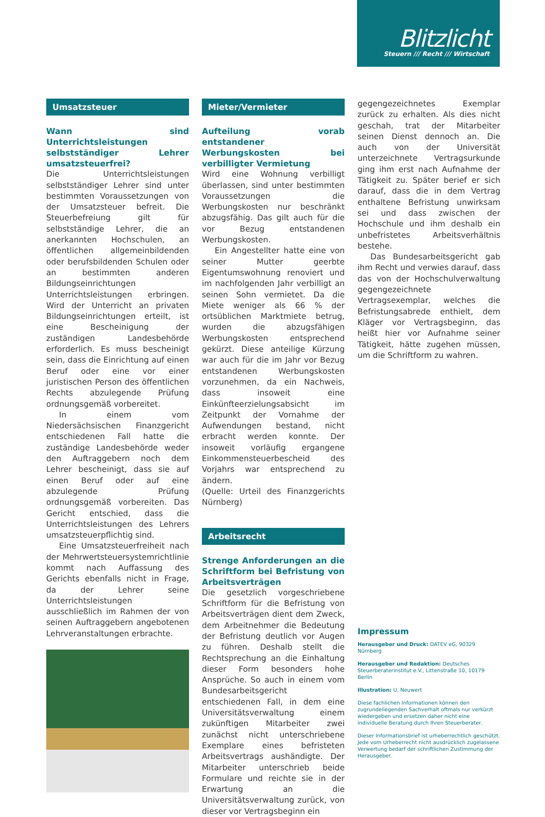Blitzlicht
Steuern /// Recht /// Wirtschaft
Umsatzsteuer
Wann sind Unterrichtsleistungen selbstständiger Lehrer umsatz­steuerfrei?
Die Unterrichtsleistungen selbstständiger Lehrer sind unter bestimmten Voraussetzungen von der Umsatzsteuer befreit. Die Steuerbefreiung gilt für selbstständige Lehrer, die an anerkannten Hochschulen, an öffentlichen allgemeinbildenden oder berufsbildenden Schulen oder an bestimmten anderen Bildungseinrichtungen Unterrichtsleistungen erbringen. Wird der Unterricht an privaten Bildungseinrichtungen erteilt, ist eine Bescheinigung der zuständigen Landesbehörde erforderlich. Es muss bescheinigt sein, dass die Einrichtung auf einen Beruf oder eine vor einer juristischen Person des öffentlichen Rechts abzulegende Prüfung ordnungsgemäß vorbereitet.
In einem vom Niedersächsischen Finanzgericht entschiedenen Fall hatte die zuständige Landesbehörde weder den Auftraggebern noch dem Lehrer bescheinigt, dass sie auf einen Beruf oder auf eine abzulegende Prüfung ordnungsgemäß vorbereiten. Das Gericht entschied, dass die Unterrichtsleistungen des Lehrers umsatzsteuerpflichtig sind.
Eine Umsatzsteuerfreiheit nach der Mehrwertsteuersystemrichtlinie kommt nach Auffassung des Gerichts ebenfalls nicht in Frage, da der Lehrer seine Unterrichtsleistungen ausschließlich im Rahmen der von seinen Auftraggebern angebotenen Lehrveranstaltungen erbrachte.
Mieter/Vermieter
Aufteilung vorab entstandener Werbungskosten bei verbilligter Vermietung
Wird eine Wohnung verbilligt überlassen, sind unter bestimmten Voraussetzungen die Werbungskosten nur beschränkt abzugsfähig. Das gilt auch für die vor Bezug entstandenen Werbungskosten.
Ein Angestellter hatte eine von seiner Mutter geerbte Eigentumswohnung renoviert und im nachfolgenden Jahr verbilligt an seinen Sohn vermietet. Da die Miete weniger als 66 % der ortsüblichen Marktmiete betrug, wurden die abzugsfähigen Werbungskosten entsprechend gekürzt. Diese anteilige Kürzung war auch für die im Jahr vor Bezug entstandenen Werbungskosten vorzunehmen, da ein Nachweis, dass insoweit eine Einkünfteerzielungsabsicht im Zeitpunkt der Vornahme der Aufwendungen bestand, nicht erbracht werden konnte. Der insoweit vorläufig ergangene Einkommensteuerbescheid des Vorjahrs war entsprechend zu ändern.
(Quelle: Urteil des Finanzgerichts Nürnberg)
Arbeitsrecht
Strenge Anforderungen an die Schriftform bei Befristung von Arbeitsverträgen
Die gesetzlich vorgeschriebene Schriftform für die Befristung von Arbeitsverträgen dient dem Zweck, dem Arbeitnehmer die Bedeutung der Befristung deutlich vor Augen zu führen. Deshalb stellt die Rechtsprechung an die Einhaltung dieser Form besonders hohe Ansprüche. So auch in einem vom Bundesarbeitsgericht entschiedenen Fall, in dem eine Universitätsverwaltung einem zukünftigen Mitarbeiter zwei zunächst nicht unterschriebene Exemplare eines befristeten Arbeitsvertrags aushändigte. Der Mitarbeiter unterschrieb beide Formulare und reichte sie in der Erwartung an die Universitätsverwaltung zurück, von dieser vor Vertragsbeginn ein
gegengezeichnetes Exemplar zurück zu erhalten. Als dies nicht geschah, trat der Mitarbeiter seinen Dienst dennoch an. Die auch von der Universität unterzeichnete Vertragsurkunde ging ihm erst nach Aufnahme der Tätigkeit zu. Später berief er sich darauf, dass die in dem Vertrag enthaltene Befristung unwirksam sei und dass zwischen der Hochschule und ihm deshalb ein unbefristetes Arbeitsverhältnis bestehe.
Das Bundesarbeitsgericht gab ihm Recht und verwies darauf, dass das von der Hochschulverwaltung gegengezeichnete Vertragsexemplar, welches die Befristungsabrede enthielt, dem Kläger vor Vertragsbeginn, das heißt hier vor Aufnahme seiner Tätigkeit, hätte zugehen müssen, um die Schriftform zu wahren.
Impressum
Herausgeber und Druck: DATEV eG, 90329 Nürnberg
Herausgeber und Redaktion: Deutsches Steuerberater­institut e.V., Littenstraße 10, 10179 Berlin
Illustration: U. Neuwert
Diese fachlichen Informationen können den zugrundeliegenden Sachverhalt oftmals nur verkürzt wiedergeben und ersetzen daher nicht eine individuelle Beratung durch Ihren Steuerberater.
Dieser Informationsbrief ist urheberrechtlich geschützt. Jede vom Urheberrecht nicht ausdrücklich zugelassene Verwertung bedarf der schriftlichen Zustimmung der Herausgeber.